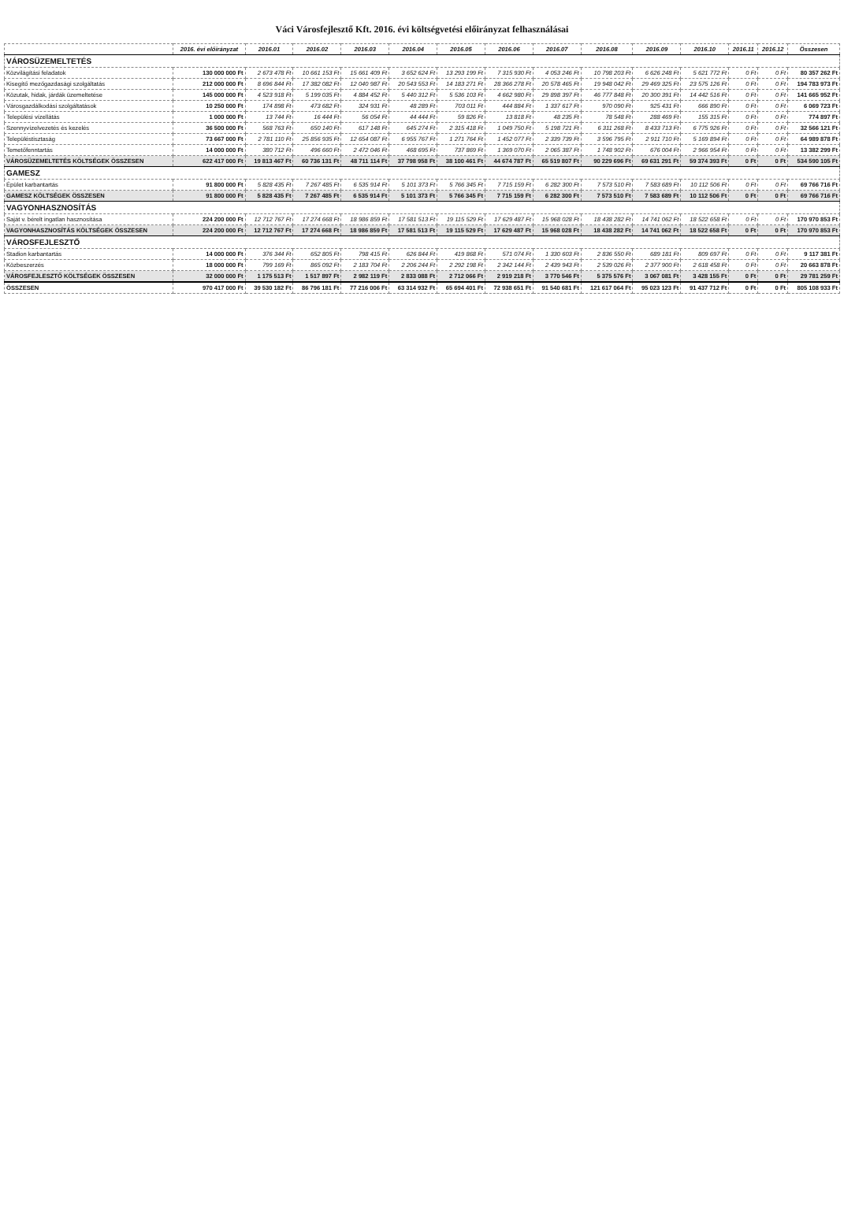Váci Városfejlesztő Kft. 2016. évi költségvetési előirányzat felhasználásai
| | 2016. évi előirányzat | 2016.01 | 2016.02 | 2016.03 | 2016.04 | 2016.05 | 2016.06 | 2016.07 | 2016.08 | 2016.09 | 2016.10 | 2016.11 | 2016.12 | Összesen |
| --- | --- | --- | --- | --- | --- | --- | --- | --- | --- | --- | --- | --- | --- | --- |
| VÁROSÜZEMELTETÉS | | | | | | | | | | | | | | |
| Közvilágítási feladatok | 130 000 000 Ft | 2 673 478 Ft | 10 661 153 Ft | 15 661 409 Ft | 3 652 624 Ft | 13 293 199 Ft | 7 315 930 Ft | 4 053 246 Ft | 10 798 203 Ft | 6 626 248 Ft | 5 621 772 Ft | 0 Ft | 0 Ft | 80 357 262 Ft |
| Kisegítő mezőgazdasági szolgáltatás | 212 000 000 Ft | 8 696 844 Ft | 17 382 082 Ft | 12 040 987 Ft | 20 543 553 Ft | 14 183 271 Ft | 28 366 278 Ft | 20 578 465 Ft | 19 948 042 Ft | 29 469 325 Ft | 23 575 126 Ft | 0 Ft | 0 Ft | 194 783 973 Ft |
| Közutak, hidak, járdák üzemeltetése | 145 000 000 Ft | 4 523 918 Ft | 5 199 035 Ft | 4 884 452 Ft | 5 440 312 Ft | 5 536 103 Ft | 4 662 980 Ft | 29 898 397 Ft | 46 777 848 Ft | 20 300 391 Ft | 14 442 516 Ft | 0 Ft | 0 Ft | 141 665 952 Ft |
| Városgazdálkodási szolgáltatások | 10 250 000 Ft | 174 898 Ft | 473 682 Ft | 324 931 Ft | 48 289 Ft | 703 011 Ft | 444 884 Ft | 1 337 617 Ft | 970 090 Ft | 925 431 Ft | 666 890 Ft | 0 Ft | 0 Ft | 6 069 723 Ft |
| Települési vízellátás | 1 000 000 Ft | 13 744 Ft | 16 444 Ft | 56 054 Ft | 44 444 Ft | 59 826 Ft | 13 818 Ft | 48 235 Ft | 78 548 Ft | 288 469 Ft | 155 315 Ft | 0 Ft | 0 Ft | 774 897 Ft |
| Szennyvízelvezetés és kezelés | 36 500 000 Ft | 568 763 Ft | 650 140 Ft | 617 148 Ft | 645 274 Ft | 2 315 418 Ft | 1 049 750 Ft | 5 198 721 Ft | 6 311 268 Ft | 8 433 713 Ft | 6 775 926 Ft | 0 Ft | 0 Ft | 32 566 121 Ft |
| Településtisztaság | 73 667 000 Ft | 2 781 110 Ft | 25 856 935 Ft | 12 654 087 Ft | 6 955 767 Ft | 1 271 764 Ft | 1 452 077 Ft | 2 339 739 Ft | 3 596 795 Ft | 2 911 710 Ft | 5 169 894 Ft | 0 Ft | 0 Ft | 64 989 878 Ft |
| Temetőfenntartás | 14 000 000 Ft | 380 712 Ft | 496 660 Ft | 2 472 046 Ft | 468 695 Ft | 737 869 Ft | 1 369 070 Ft | 2 065 387 Ft | 1 748 902 Ft | 676 004 Ft | 2 966 954 Ft | 0 Ft | 0 Ft | 13 382 299 Ft |
| VÁROSÜZEMELTETÉS KÖLTSÉGEK ÖSSZESEN | 622 417 000 Ft | 19 813 467 Ft | 60 736 131 Ft | 48 711 114 Ft | 37 798 958 Ft | 38 100 461 Ft | 44 674 787 Ft | 65 519 807 Ft | 90 229 696 Ft | 69 631 291 Ft | 59 374 393 Ft | 0 Ft | 0 Ft | 534 590 105 Ft |
| GAMESZ | | | | | | | | | | | | | | |
| Épület karbantartás | 91 800 000 Ft | 5 828 435 Ft | 7 267 485 Ft | 6 535 914 Ft | 5 101 373 Ft | 5 766 345 Ft | 7 715 159 Ft | 6 282 300 Ft | 7 573 510 Ft | 7 583 689 Ft | 10 112 506 Ft | 0 Ft | 0 Ft | 69 766 716 Ft |
| GAMESZ KÖLTSÉGEK ÖSSZESEN | 91 800 000 Ft | 5 828 435 Ft | 7 267 485 Ft | 6 535 914 Ft | 5 101 373 Ft | 5 766 345 Ft | 7 715 159 Ft | 6 282 300 Ft | 7 573 510 Ft | 7 583 689 Ft | 10 112 506 Ft | 0 Ft | 0 Ft | 69 766 716 Ft |
| VAGYONHASZNOSÍTÁS | | | | | | | | | | | | | | |
| Saját v. bérelt ingatlan hasznosítása | 224 200 000 Ft | 12 712 767 Ft | 17 274 668 Ft | 18 986 859 Ft | 17 581 513 Ft | 19 115 529 Ft | 17 629 487 Ft | 15 968 028 Ft | 18 438 282 Ft | 14 741 062 Ft | 18 522 658 Ft | 0 Ft | 0 Ft | 170 970 853 Ft |
| VAGYONHASZNOSÍTÁS KÖLTSÉGEK ÖSSZESEN | 224 200 000 Ft | 12 712 767 Ft | 17 274 668 Ft | 18 986 859 Ft | 17 581 513 Ft | 19 115 529 Ft | 17 629 487 Ft | 15 968 028 Ft | 18 438 282 Ft | 14 741 062 Ft | 18 522 658 Ft | 0 Ft | 0 Ft | 170 970 853 Ft |
| VÁROSFEJLESZTŐ | | | | | | | | | | | | | | |
| Stadion karbantartás | 14 000 000 Ft | 376 344 Ft | 652 805 Ft | 798 415 Ft | 626 844 Ft | 419 868 Ft | 571 074 Ft | 1 330 603 Ft | 2 836 550 Ft | 689 181 Ft | 809 697 Ft | 0 Ft | 0 Ft | 9 117 381 Ft |
| Közbeszerzés | 18 000 000 Ft | 799 169 Ft | 865 092 Ft | 2 183 704 Ft | 2 206 244 Ft | 2 292 198 Ft | 2 342 144 Ft | 2 439 943 Ft | 2 539 026 Ft | 2 377 900 Ft | 2 618 458 Ft | 0 Ft | 0 Ft | 20 663 878 Ft |
| VÁROSFEJLESZTŐ KÖLTSÉGEK ÖSSZESEN | 32 000 000 Ft | 1 175 513 Ft | 1 517 897 Ft | 2 982 119 Ft | 2 833 088 Ft | 2 712 066 Ft | 2 919 218 Ft | 3 770 546 Ft | 5 375 576 Ft | 3 067 081 Ft | 3 428 155 Ft | 0 Ft | 0 Ft | 29 781 259 Ft |
| ÖSSZESEN | 970 417 000 Ft | 39 530 182 Ft | 86 796 181 Ft | 77 216 006 Ft | 63 314 932 Ft | 65 694 401 Ft | 72 938 651 Ft | 91 540 681 Ft | 121 617 064 Ft | 95 023 123 Ft | 91 437 712 Ft | 0 Ft | 0 Ft | 805 108 933 Ft |